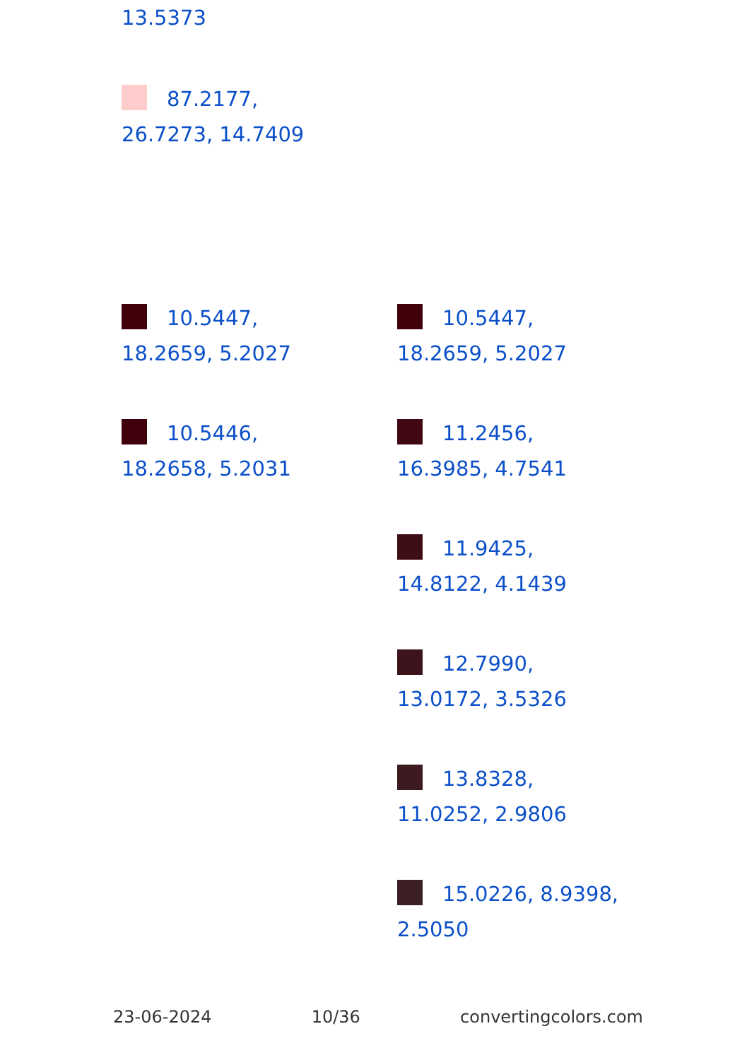13.5373
87.2177, 26.7273, 14.7409
10.5447, 18.2659, 5.2027
10.5446, 18.2658, 5.2031
10.5447, 18.2659, 5.2027
11.2456, 16.3985, 4.7541
11.9425, 14.8122, 4.1439
12.7990, 13.0172, 3.5326
13.8328, 11.0252, 2.9806
15.0226, 8.9398, 2.5050
23-06-2024 10/36 convertingcolors.com